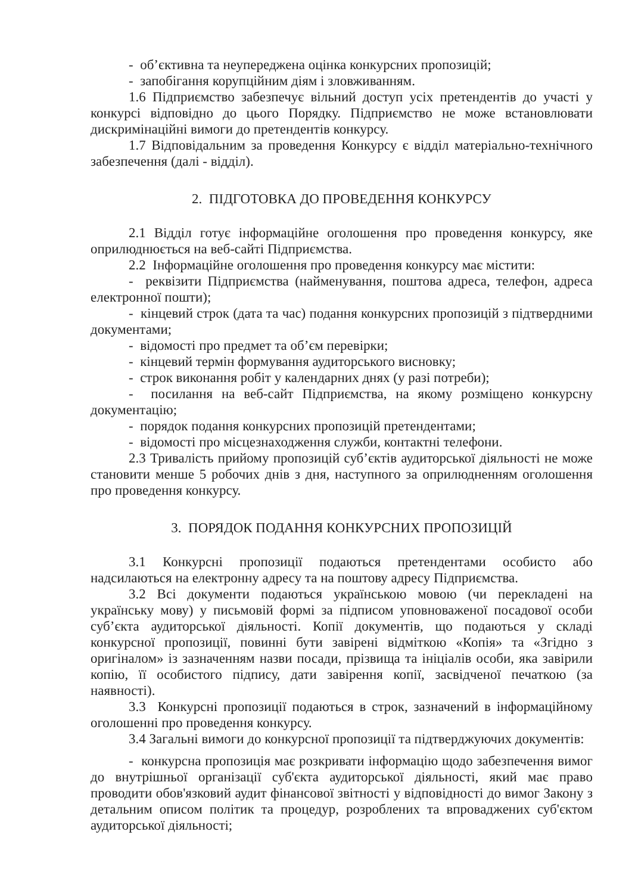- об’єктивна та неупереджена оцінка конкурсних пропозицій;
- запобігання корупційним діям і зловживанням.
1.6 Підприємство забезпечує вільний доступ усіх претендентів до участі у конкурсі відповідно до цього Порядку. Підприємство не може встановлювати дискримінаційні вимоги до претендентів конкурсу.
1.7 Відповідальним за проведення Конкурсу є відділ матеріально-технічного забезпечення (далі - відділ).
2. ПІДГОТОВКА ДО ПРОВЕДЕННЯ КОНКУРСУ
2.1 Відділ готує інформаційне оголошення про проведення конкурсу, яке оприлюднюється на веб-сайті Підприємства.
2.2 Інформаційне оголошення про проведення конкурсу має містити:
- реквізити Підприємства (найменування, поштова адреса, телефон, адреса електронної пошти);
- кінцевий строк (дата та час) подання конкурсних пропозицій з підтвердними документами;
- відомості про предмет та об’єм перевірки;
- кінцевий термін формування аудиторського висновку;
- строк виконання робіт у календарних днях (у разі потреби);
- посилання на веб-сайт Підприємства, на якому розміщено конкурсну документацію;
- порядок подання конкурсних пропозицій претендентами;
- відомості про місцезнаходження служби, контактні телефони.
2.3 Тривалість прийому пропозицій суб’єктів аудиторської діяльності не може становити менше 5 робочих днів з дня, наступного за оприлюдненням оголошення про проведення конкурсу.
3. ПОРЯДОК ПОДАННЯ КОНКУРСНИХ ПРОПОЗИЦІЙ
3.1 Конкурсні пропозиції подаються претендентами особисто або надсилаються на електронну адресу та на поштову адресу Підприємства.
3.2 Всі документи подаються українською мовою (чи перекладені на українську мову) у письмовій формі за підписом уповноваженої посадової особи суб’єкта аудиторської діяльності. Копії документів, що подаються у складі конкурсної пропозиції, повинні бути завірені відміткою «Копія» та «Згідно з оригіналом» із зазначенням назви посади, прізвища та ініціалів особи, яка завірили копію, її особистого підпису, дати завірення копії, засвідченої печаткою (за наявності).
3.3 Конкурсні пропозиції подаються в строк, зазначений в інформаційному оголошенні про проведення конкурсу.
3.4 Загальні вимоги до конкурсної пропозиції та підтверджуючих документів:
- конкурсна пропозиція має розкривати інформацію щодо забезпечення вимог до внутрішньої організації суб'єкта аудиторської діяльності, який має право проводити обов'язковий аудит фінансової звітності у відповідності до вимог Закону з детальним описом політик та процедур, розроблених та впроваджених суб'єктом аудиторської діяльності;